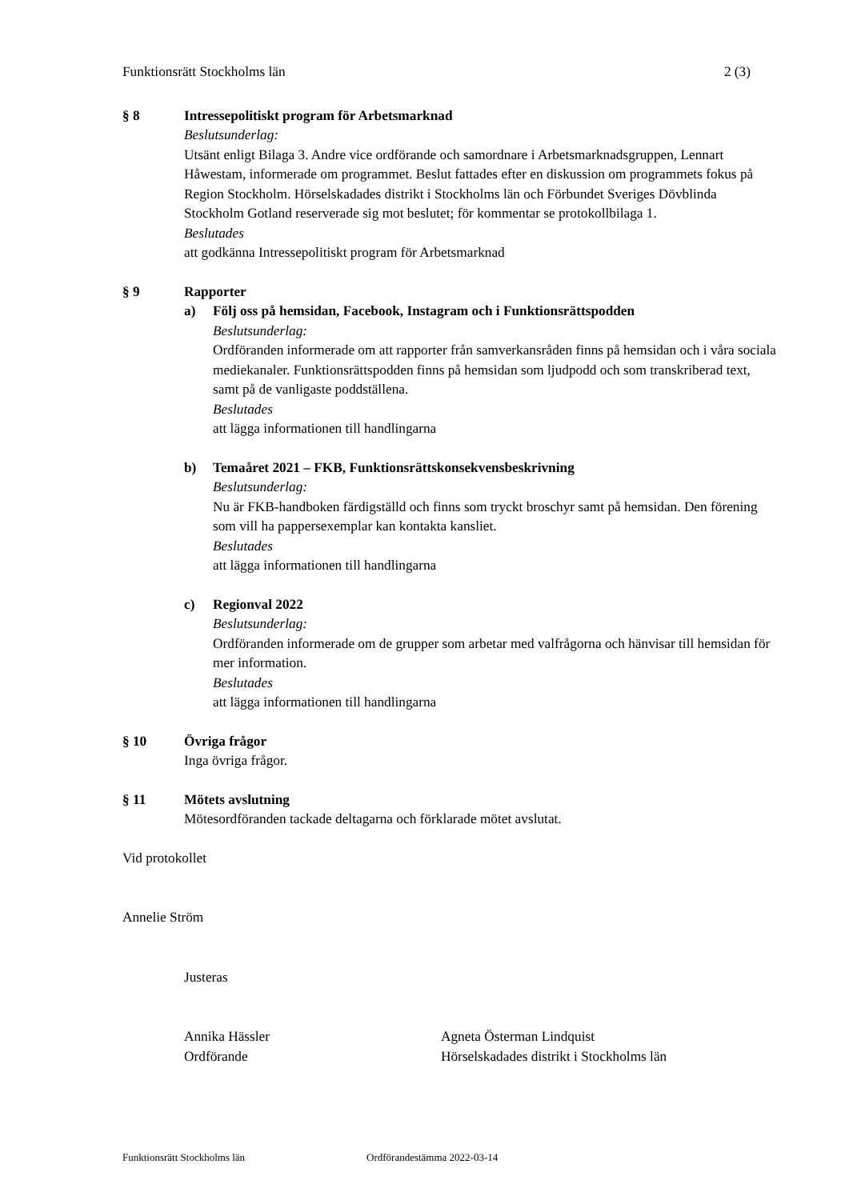Funktionsrätt Stockholms län 2 (3)
§ 8 Intressepolitiskt program för Arbetsmarknad
Beslutsunderlag:
Utsänt enligt Bilaga 3. Andre vice ordförande och samordnare i Arbetsmarknadsgruppen, Lennart Håwestam, informerade om programmet. Beslut fattades efter en diskussion om programmets fokus på Region Stockholm. Hörselskadades distrikt i Stockholms län och Förbundet Sveriges Dövblinda Stockholm Gotland reserverade sig mot beslutet; för kommentar se protokollbilaga 1.
Beslutades
att godkänna Intressepolitiskt program för Arbetsmarknad
§ 9 Rapporter
a) Följ oss på hemsidan, Facebook, Instagram och i Funktionsrättspodden
Beslutsunderlag:
Ordföranden informerade om att rapporter från samverkansråden finns på hemsidan och i våra sociala mediekanaler. Funktionsrättspodden finns på hemsidan som ljudpodd och som transkriberad text, samt på de vanligaste poddställena.
Beslutades
att lägga informationen till handlingarna
b) Temaåret 2021 – FKB, Funktionsrättskonsekvensbeskrivning
Beslutsunderlag:
Nu är FKB-handboken färdigställd och finns som tryckt broschyr samt på hemsidan. Den förening som vill ha pappersexemplar kan kontakta kansliet.
Beslutades
att lägga informationen till handlingarna
c) Regionval 2022
Beslutsunderlag:
Ordföranden informerade om de grupper som arbetar med valfrågorna och hänvisar till hemsidan för mer information.
Beslutades
att lägga informationen till handlingarna
§ 10 Övriga frågor
Inga övriga frågor.
§ 11 Mötets avslutning
Mötesordföranden tackade deltagarna och förklarade mötet avslutat.
Vid protokollet
Annelie Ström
Justeras
Annika Hässler
Ordförande
Agneta Österman Lindquist
Hörselskadades distrikt i Stockholms län
Funktionsrätt Stockholms län Ordförandestämma 2022-03-14